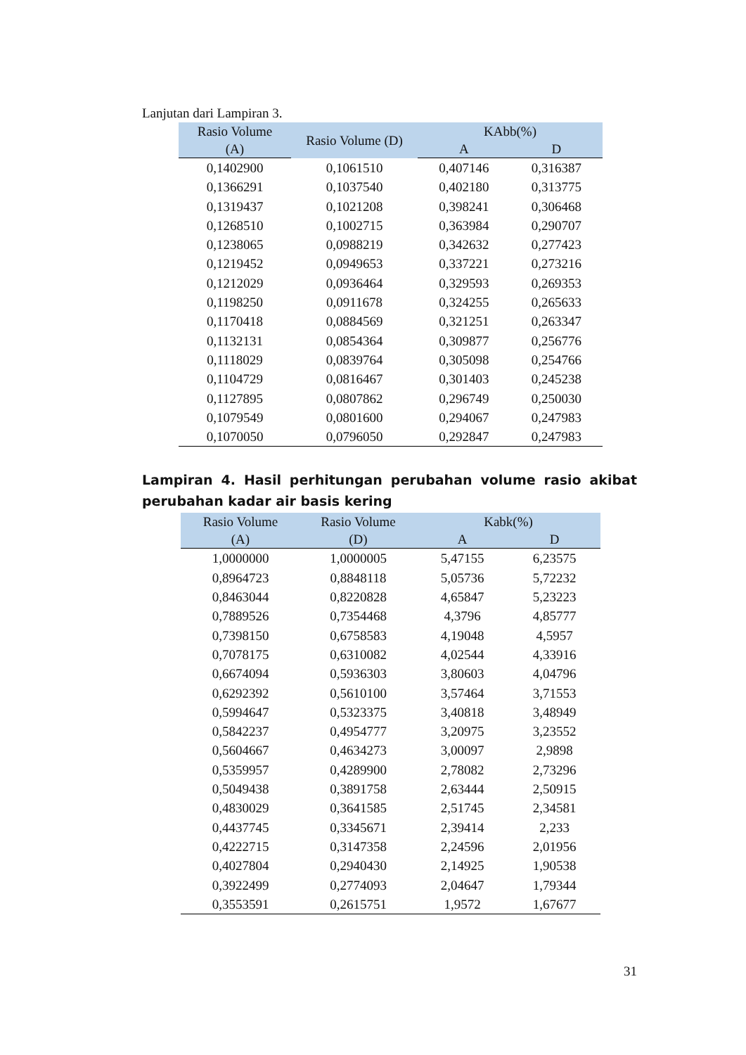Lanjutan dari Lampiran 3.
| Rasio Volume | Rasio Volume (D) | KAbb(%) | |
| --- | --- | --- | --- |
| (A) | | A | D |
| 0,1402900 | 0,1061510 | 0,407146 | 0,316387 |
| 0,1366291 | 0,1037540 | 0,402180 | 0,313775 |
| 0,1319437 | 0,1021208 | 0,398241 | 0,306468 |
| 0,1268510 | 0,1002715 | 0,363984 | 0,290707 |
| 0,1238065 | 0,0988219 | 0,342632 | 0,277423 |
| 0,1219452 | 0,0949653 | 0,337221 | 0,273216 |
| 0,1212029 | 0,0936464 | 0,329593 | 0,269353 |
| 0,1198250 | 0,0911678 | 0,324255 | 0,265633 |
| 0,1170418 | 0,0884569 | 0,321251 | 0,263347 |
| 0,1132131 | 0,0854364 | 0,309877 | 0,256776 |
| 0,1118029 | 0,0839764 | 0,305098 | 0,254766 |
| 0,1104729 | 0,0816467 | 0,301403 | 0,245238 |
| 0,1127895 | 0,0807862 | 0,296749 | 0,250030 |
| 0,1079549 | 0,0801600 | 0,294067 | 0,247983 |
| 0,1070050 | 0,0796050 | 0,292847 | 0,247983 |
Lampiran 4. Hasil perhitungan perubahan volume rasio akibat perubahan kadar air basis kering
| Rasio Volume | Rasio Volume | Kabk(%) | |
| --- | --- | --- | --- |
| (A) | (D) | A | D |
| 1,0000000 | 1,0000005 | 5,47155 | 6,23575 |
| 0,8964723 | 0,8848118 | 5,05736 | 5,72232 |
| 0,8463044 | 0,8220828 | 4,65847 | 5,23223 |
| 0,7889526 | 0,7354468 | 4,3796 | 4,85777 |
| 0,7398150 | 0,6758583 | 4,19048 | 4,5957 |
| 0,7078175 | 0,6310082 | 4,02544 | 4,33916 |
| 0,6674094 | 0,5936303 | 3,80603 | 4,04796 |
| 0,6292392 | 0,5610100 | 3,57464 | 3,71553 |
| 0,5994647 | 0,5323375 | 3,40818 | 3,48949 |
| 0,5842237 | 0,4954777 | 3,20975 | 3,23552 |
| 0,5604667 | 0,4634273 | 3,00097 | 2,9898 |
| 0,5359957 | 0,4289900 | 2,78082 | 2,73296 |
| 0,5049438 | 0,3891758 | 2,63444 | 2,50915 |
| 0,4830029 | 0,3641585 | 2,51745 | 2,34581 |
| 0,4437745 | 0,3345671 | 2,39414 | 2,233 |
| 0,4222715 | 0,3147358 | 2,24596 | 2,01956 |
| 0,4027804 | 0,2940430 | 2,14925 | 1,90538 |
| 0,3922499 | 0,2774093 | 2,04647 | 1,79344 |
| 0,3553591 | 0,2615751 | 1,9572 | 1,67677 |
31